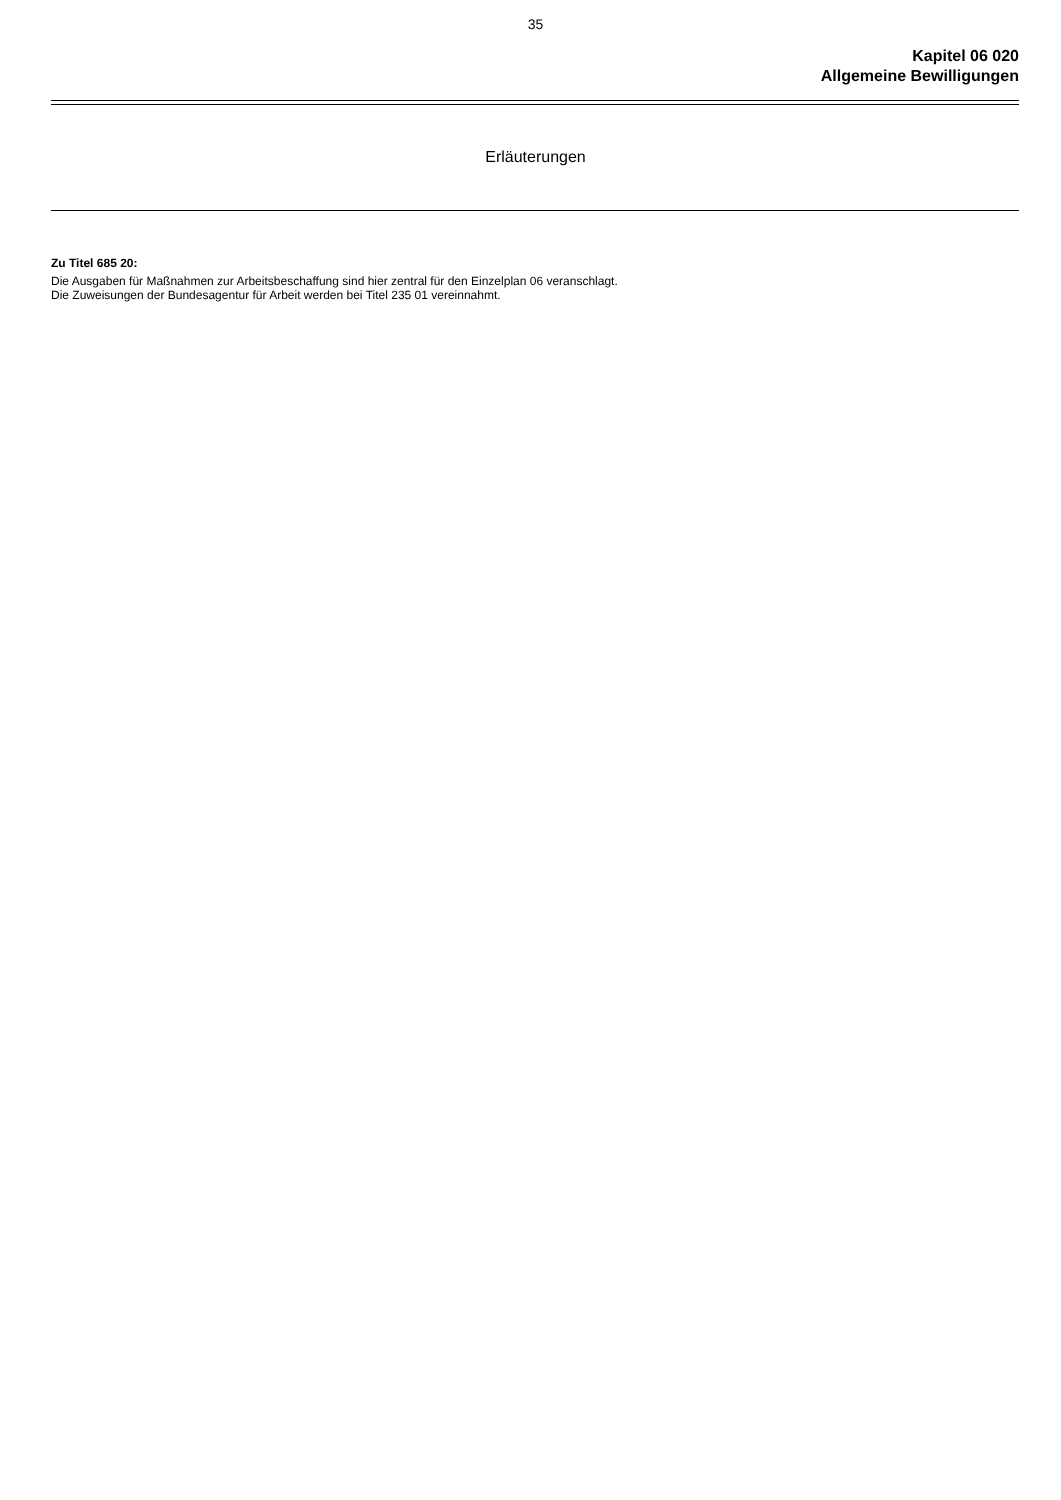35
Kapitel 06 020
Allgemeine Bewilligungen
Erläuterungen
Zu Titel 685 20:
Die Ausgaben für Maßnahmen zur Arbeitsbeschaffung sind hier zentral für den Einzelplan 06 veranschlagt.
Die Zuweisungen der Bundesagentur für Arbeit werden bei Titel 235 01 vereinnahmt.